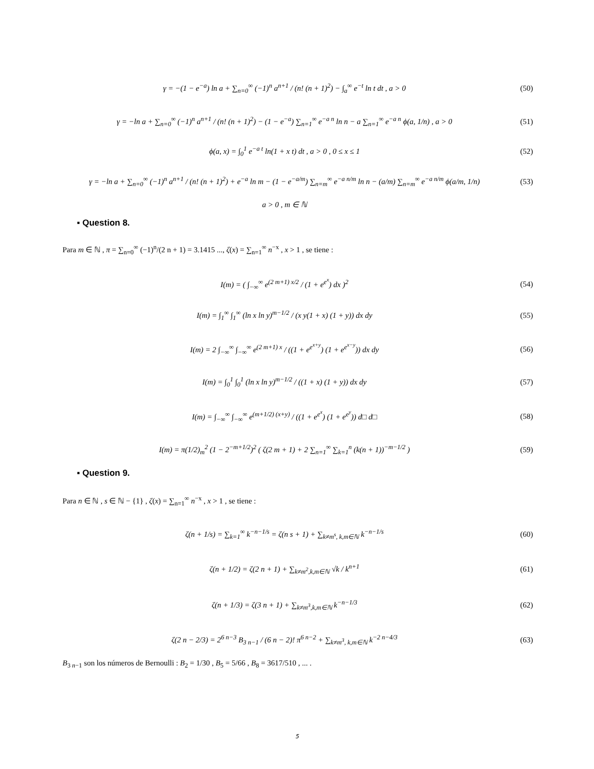γ = −(1 − e<sup>−a</sup>) ln a + ∑<sub>n=0</sub><sup>∞</sup> (−1)<sup>n</sup> a<sup>n+1</sup> / (n! (n + 1)<sup>2</sup>) − ∫<sub>a</sub><sup>∞</sup> e<sup>−t</sup> ln t dt , a > 0
(50)
γ = −ln a + ∑<sub>n=0</sub><sup>∞</sup> (−1)<sup>n</sup> a<sup>n+1</sup> / (n! (n + 1)<sup>2</sup>) − (1 − e<sup>−a</sup>) ∑<sub>n=1</sub><sup>∞</sup> e<sup>−a n</sup> ln n − a ∑<sub>n=1</sub><sup>∞</sup> e<sup>−a n</sup> ϕ(a, 1/n) , a > 0
(51)
ϕ(a, x) = ∫<sub>0</sub><sup>1</sup> e<sup>−a t</sup> ln(1 + x t) dt , a > 0 , 0 ≤ x ≤ 1
(52)
γ = −ln a + ∑<sub>n=0</sub><sup>∞</sup> (−1)<sup>n</sup> a<sup>n+1</sup> / (n! (n + 1)<sup>2</sup>) + e<sup>−a</sup> ln m − (1 − e<sup>−a/m</sup>) ∑<sub>n=m</sub><sup>∞</sup> e<sup>−a n/m</sup> ln n − (a/m) ∑<sub>n=m</sub><sup>∞</sup> e<sup>−a n/m</sup> ϕ(a/m, 1/n)
(53)
a > 0 , m ∈ ℕ
▪ Question 8.
Para m ∈ ℕ , π = ∑<sub>n=0</sub><sup>∞</sup> (−1)<sup>n</sup>/(2 n + 1) = 3.1415 ..., ζ(x) = ∑<sub>n=1</sub><sup>∞</sup> n<sup>−x</sup> , x > 1 , se tiene :
I(m) = ( ∫<sub>−∞</sub><sup>∞</sup> e<sup>(2 m+1) x/2</sup> / (1 + e<sup>e<sup>x</sup></sup>) dx )<sup>2</sup>
(54)
I(m) = ∫<sub>1</sub><sup>∞</sup> ∫<sub>1</sub><sup>∞</sup> (ln x ln y)<sup>m−1/2</sup> / (x y(1 + x) (1 + y)) dx dy
(55)
I(m) = 2 ∫<sub>−∞</sub><sup>∞</sup> ∫<sub>−∞</sub><sup>∞</sup> e<sup>(2 m+1) x</sup> / ((1 + e<sup>e<sup>x+y</sup></sup>) (1 + e<sup>e<sup>x−y</sup></sup>)) dx dy
(56)
I(m) = ∫<sub>0</sub><sup>1</sup> ∫<sub>0</sub><sup>1</sup> (ln x ln y)<sup>m−1/2</sup> / ((1 + x) (1 + y)) dx dy
(57)
I(m) = ∫<sub>−∞</sub><sup>∞</sup> ∫<sub>−∞</sub><sup>∞</sup> e<sup>(m+1/2) (x+y)</sup> / ((1 + e<sup>e<sup>x</sup></sup>) (1 + e<sup>e<sup>y</sup></sup>)) d□ d□
(58)
I(m) = π(1/2)<sub>m</sub><sup>2</sup> (1 − 2<sup>−m+1/2</sup>)<sup>2</sup> ( ζ(2 m + 1) + 2 ∑<sub>n=1</sub><sup>∞</sup> ∑<sub>k=1</sub><sup>n</sup> (k(n + 1))<sup>−m−1/2</sup> )
(59)
▪ Question 9.
Para n ∈ ℕ , s ∈ ℕ − {1} , ζ(x) = ∑<sub>n=1</sub><sup>∞</sup> n<sup>−x</sup> , x > 1 , se tiene :
ζ(n + 1/s) = ∑<sub>k=1</sub><sup>∞</sup> k<sup>−n−1/s</sup> = ζ(n s + 1) + ∑<sub>k≠m<sup>s</sup>, k,m∈ℕ</sub> k<sup>−n−1/s</sup>
(60)
ζ(n + 1/2) = ζ(2 n + 1) + ∑<sub>k≠m<sup>2</sup>,k,m∈ℕ</sub> √k / k<sup>n+1</sup>
(61)
ζ(n + 1/3) = ζ(3 n + 1) + ∑<sub>k≠m<sup>3</sup>,k,m∈ℕ</sub> k<sup>−n−1/3</sup>
(62)
ζ(2 n − 2/3) = 2<sup>6 n−3</sup> B<sub>3 n−1</sub> / (6 n − 2)! π<sup>6 n−2</sup> + ∑<sub>k≠m<sup>3</sup>, k,m∈ℕ</sub> k<sup>−2 n−4/3</sup>
(63)
B<sub>3 n−1</sub> son los números de Bernoulli : B<sub>2</sub> = 1/30 , B<sub>5</sub> = 5/66 , B<sub>8</sub> = 3617/510 , ... .
5